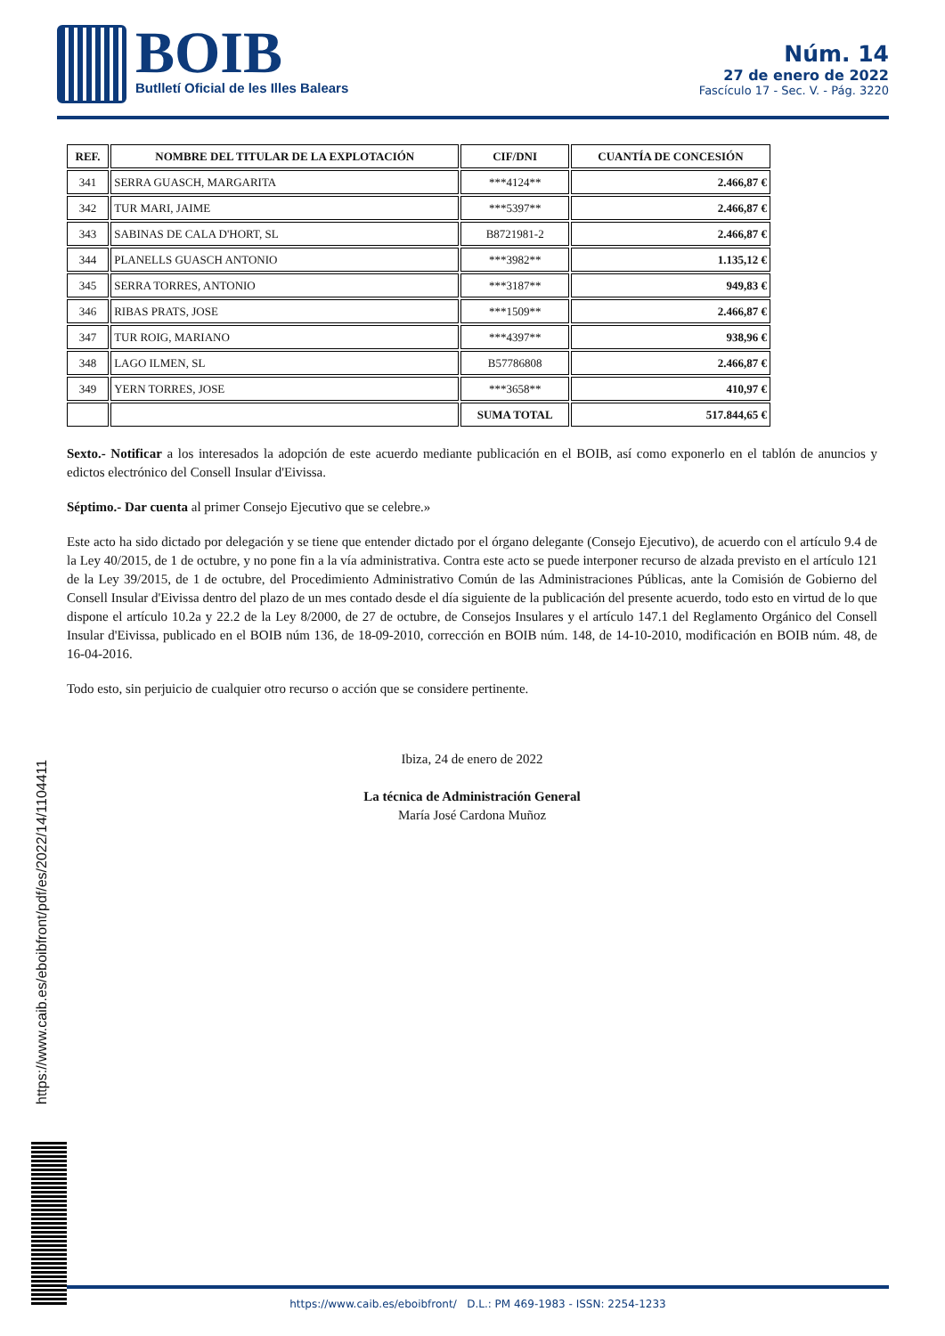BOIB
Butlletí Oficial de les Illes Balears
Núm. 14
27 de enero de 2022
Fascículo 17 - Sec. V. - Pág. 3220
| REF. | NOMBRE DEL TITULAR DE LA EXPLOTACIÓN | CIF/DNI | CUANTÍA DE CONCESIÓN |
| --- | --- | --- | --- |
| 341 | SERRA GUASCH, MARGARITA | ***4124** | 2.466,87 € |
| 342 | TUR MARI, JAIME | ***5397** | 2.466,87 € |
| 343 | SABINAS DE CALA D'HORT, SL | B8721981-2 | 2.466,87 € |
| 344 | PLANELLS GUASCH ANTONIO | ***3982** | 1.135,12 € |
| 345 | SERRA TORRES, ANTONIO | ***3187** | 949,83 € |
| 346 | RIBAS PRATS, JOSE | ***1509** | 2.466,87 € |
| 347 | TUR ROIG, MARIANO | ***4397** | 938,96 € |
| 348 | LAGO ILMEN, SL | B57786808 | 2.466,87 € |
| 349 | YERN TORRES, JOSE | ***3658** | 410,97 € |
| | | SUMA TOTAL | 517.844,65 € |
Sexto.- Notificar a los interesados la adopción de este acuerdo mediante publicación en el BOIB, así como exponerlo en el tablón de anuncios y edictos electrónico del Consell Insular d'Eivissa.
Séptimo.- Dar cuenta al primer Consejo Ejecutivo que se celebre.»
Este acto ha sido dictado por delegación y se tiene que entender dictado por el órgano delegante (Consejo Ejecutivo), de acuerdo con el artículo 9.4 de la Ley 40/2015, de 1 de octubre, y no pone fin a la vía administrativa. Contra este acto se puede interponer recurso de alzada previsto en el artículo 121 de la Ley 39/2015, de 1 de octubre, del Procedimiento Administrativo Común de las Administraciones Públicas, ante la Comisión de Gobierno del Consell Insular d'Eivissa dentro del plazo de un mes contado desde el día siguiente de la publicación del presente acuerdo, todo esto en virtud de lo que dispone el artículo 10.2a y 22.2 de la Ley 8/2000, de 27 de octubre, de Consejos Insulares y el artículo 147.1 del Reglamento Orgánico del Consell Insular d'Eivissa, publicado en el BOIB núm 136, de 18-09-2010, corrección en BOIB núm. 148, de 14-10-2010, modificación en BOIB núm. 48, de 16-04-2016.
Todo esto, sin perjuicio de cualquier otro recurso o acción que se considere pertinente.
Ibiza, 24 de enero de 2022
La técnica de Administración General
María José Cardona Muñoz
https://www.caib.es/eboibfront/pdf/es/2022/14/1104411
https://www.caib.es/eboibfront/ D.L.: PM 469-1983 - ISSN: 2254-1233